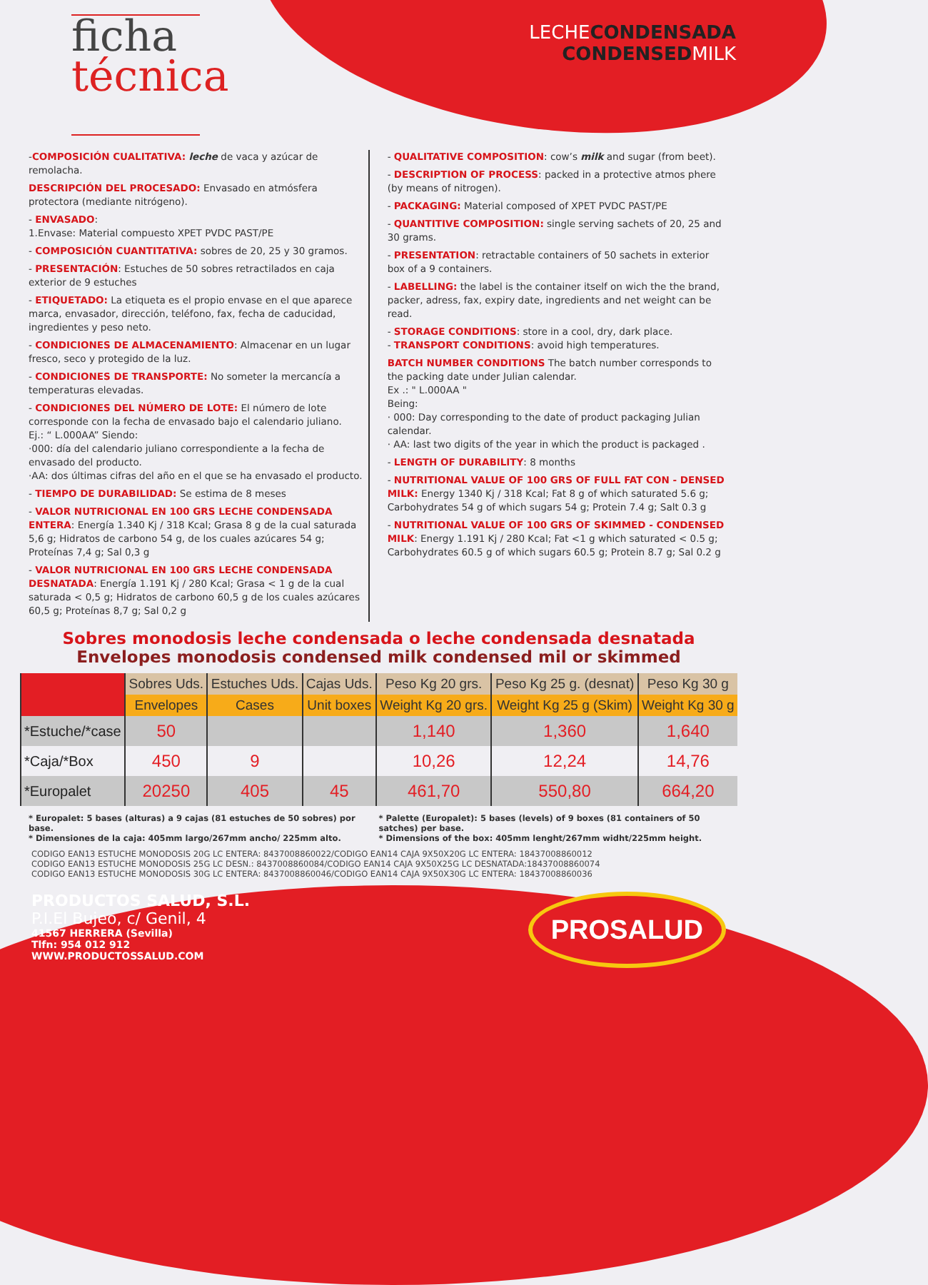ficha
técnica
LECHECONDENSADA
CONDENSEDMILK
-COMPOSICIÓN CUALITATIVA: leche de vaca y azúcar de remolacha.
DESCRIPCIÓN DEL PROCESADO: Envasado en atmósfera protectora (mediante nitrógeno).
- ENVASADO:
1.Envase: Material compuesto XPET PVDC PAST/PE
- COMPOSICIÓN CUANTITATIVA: sobres de 20, 25 y 30 gramos.
- PRESENTACIÓN: Estuches de 50 sobres retractilados en caja exterior de 9 estuches
- ETIQUETADO: La etiqueta es el propio envase en el que aparece marca, envasador, dirección, teléfono, fax, fecha de caducidad, ingredientes y peso neto.
- CONDICIONES DE ALMACENAMIENTO: Almacenar en un lugar fresco, seco y protegido de la luz.
- CONDICIONES DE TRANSPORTE: No someter la mercancía a temperaturas elevadas.
- CONDICIONES DEL NÚMERO DE LOTE: El número de lote corresponde con la fecha de envasado bajo el calendario juliano.
Ej.: “ L.000AA” Siendo:
·000: día del calendario juliano correspondiente a la fecha de envasado del producto.
·AA: dos últimas cifras del año en el que se ha envasado el producto.
- TIEMPO DE DURABILIDAD: Se estima de 8 meses
- VALOR NUTRICIONAL EN 100 GRS LECHE CONDENSADA ENTERA: Energía 1.340 Kj / 318 Kcal; Grasa 8 g de la cual saturada 5,6 g; Hidratos de carbono 54 g, de los cuales azúcares 54 g; Proteínas 7,4 g; Sal 0,3 g
- VALOR NUTRICIONAL EN 100 GRS LECHE CONDENSADA DESNATADA: Energía 1.191 Kj / 280 Kcal; Grasa < 1 g de la cual saturada < 0,5 g; Hidratos de carbono 60,5 g de los cuales azúcares 60,5 g; Proteínas 8,7 g; Sal 0,2 g
- QUALITATIVE COMPOSITION: cow’s milk and sugar (from beet).
- DESCRIPTION OF PROCESS: packed in a protective atmos phere (by means of nitrogen).
- PACKAGING: Material composed of XPET PVDC PAST/PE
- QUANTITIVE COMPOSITION: single serving sachets of 20, 25 and 30 grams.
- PRESENTATION: retractable containers of 50 sachets in exterior box of a 9 containers.
- LABELLING: the label is the container itself on wich the the brand, packer, adress, fax, expiry date, ingredients and net weight can be read.
- STORAGE CONDITIONS: store in a cool, dry, dark place.
- TRANSPORT CONDITIONS: avoid high temperatures.
BATCH NUMBER CONDITIONS The batch number corresponds to the packing date under Julian calendar.
Ex .: " L.000AA "
Being:
· 000: Day corresponding to the date of product packaging Julian calendar.
· AA: last two digits of the year in which the product is packaged .
- LENGTH OF DURABILITY: 8 months
- NUTRITIONAL VALUE OF 100 GRS OF FULL FAT CON - DENSED MILK: Energy 1340 Kj / 318 Kcal; Fat 8 g of which saturated 5.6 g; Carbohydrates 54 g of which sugars 54 g; Protein 7.4 g; Salt 0.3 g
- NUTRITIONAL VALUE OF 100 GRS OF SKIMMED - CONDENSED MILK: Energy 1.191 Kj / 280 Kcal; Fat <1 g which saturated < 0.5 g; Carbohydrates 60.5 g of which sugars 60.5 g; Protein 8.7 g; Sal 0.2 g
Sobres monodosis leche condensada o leche condensada desnatada
Envelopes monodosis condensed milk condensed mil or skimmed
| | Sobres Uds. | Estuches Uds. | Cajas Uds. | Peso Kg 20 grs. | Peso Kg 25 g. (desnat) | Peso Kg 30 g |
| --- | --- | --- | --- | --- | --- | --- |
| | Envelopes | Cases | Unit boxes | Weight Kg 20 grs. | Weight Kg 25 g (Skim) | Weight Kg 30 g |
| *Estuche/*case | 50 | | | 1,140 | 1,360 | 1,640 |
| *Caja/*Box | 450 | 9 | | 10,26 | 12,24 | 14,76 |
| *Europalet | 20250 | 405 | 45 | 461,70 | 550,80 | 664,20 |
* Europalet: 5 bases (alturas) a 9 cajas (81 estuches de 50 sobres) por base.
* Dimensiones de la caja: 405mm largo/267mm ancho/ 225mm alto.
* Palette (Europalet): 5 bases (levels) of 9 boxes (81 containers of 50 satches) per base.
* Dimensions of the box: 405mm lenght/267mm widht/225mm height.
CODIGO EAN13 ESTUCHE MONODOSIS 20G LC ENTERA: 8437008860022/CODIGO EAN14 CAJA 9X50X20G LC ENTERA: 18437008860012
CODIGO EAN13 ESTUCHE MONODOSIS 25G LC DESN.: 8437008860084/CODIGO EAN14 CAJA 9X50X25G LC DESNATADA:18437008860074
CODIGO EAN13 ESTUCHE MONODOSIS 30G LC ENTERA: 8437008860046/CODIGO EAN14 CAJA 9X50X30G LC ENTERA: 18437008860036
PRODUCTOS SALUD, S.L.
P.I.El Bujeo, c/ Genil, 4
41567 HERRERA (Sevilla)
Tlfn: 954 012 912
WWW.PRODUCTOSSALUD.COM
PROSALUD